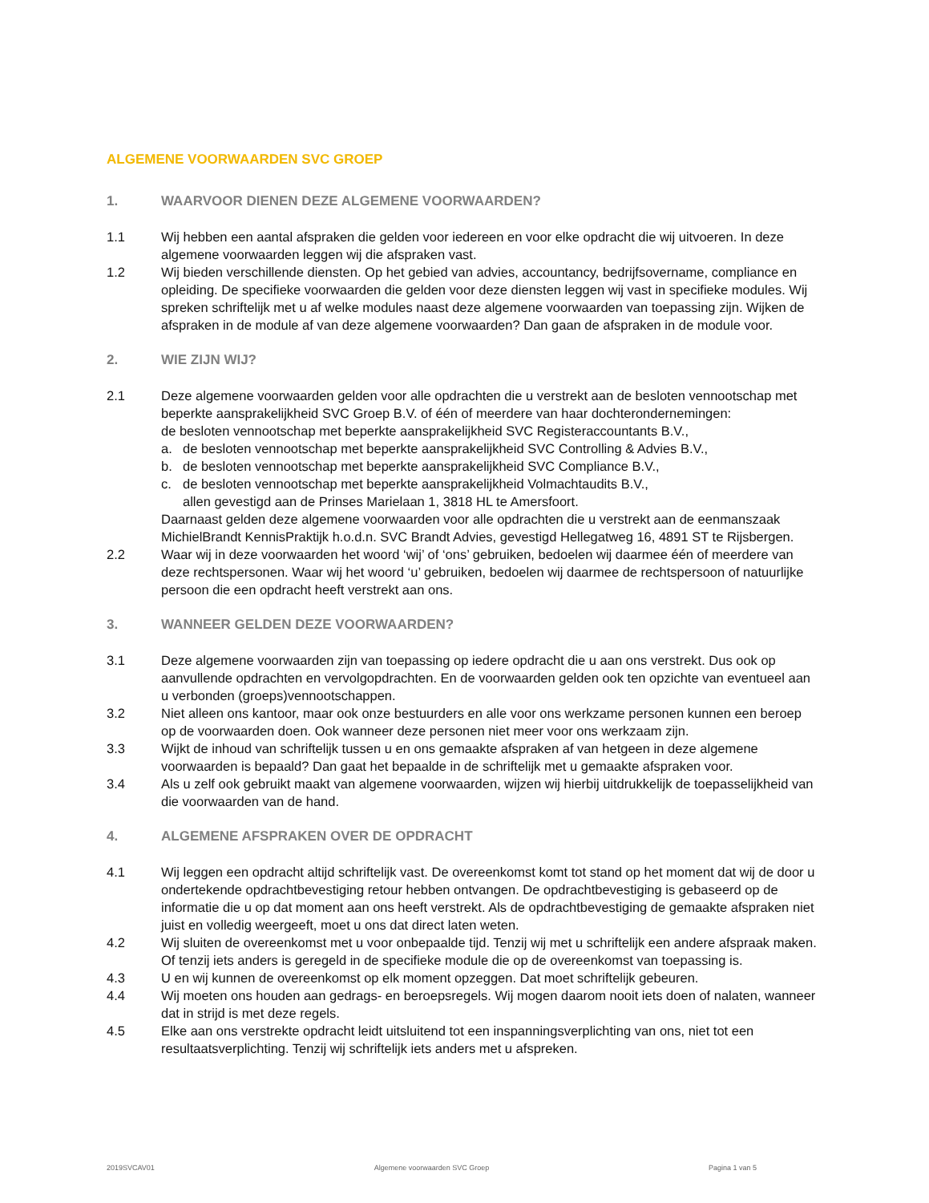ALGEMENE VOORWAARDEN SVC GROEP
1. WAARVOOR DIENEN DEZE ALGEMENE VOORWAARDEN?
1.1 Wij hebben een aantal afspraken die gelden voor iedereen en voor elke opdracht die wij uitvoeren. In deze algemene voorwaarden leggen wij die afspraken vast.
1.2 Wij bieden verschillende diensten. Op het gebied van advies, accountancy, bedrijfsovername, compliance en opleiding. De specifieke voorwaarden die gelden voor deze diensten leggen wij vast in specifieke modules. Wij spreken schriftelijk met u af welke modules naast deze algemene voorwaarden van toepassing zijn. Wijken de afspraken in de module af van deze algemene voorwaarden? Dan gaan de afspraken in de module voor.
2. WIE ZIJN WIJ?
2.1 Deze algemene voorwaarden gelden voor alle opdrachten die u verstrekt aan de besloten vennootschap met beperkte aansprakelijkheid SVC Groep B.V. of één of meerdere van haar dochterondernemingen:
de besloten vennootschap met beperkte aansprakelijkheid SVC Registeraccountants B.V.,
a. de besloten vennootschap met beperkte aansprakelijkheid SVC Controlling & Advies B.V.,
b. de besloten vennootschap met beperkte aansprakelijkheid SVC Compliance B.V.,
c. de besloten vennootschap met beperkte aansprakelijkheid Volmachtaudits B.V.,
allen gevestigd aan de Prinses Marielaan 1, 3818 HL te Amersfoort.
Daarnaast gelden deze algemene voorwaarden voor alle opdrachten die u verstrekt aan de eenmanszaak MichielBrandt KennisPraktijk h.o.d.n. SVC Brandt Advies, gevestigd Hellegatweg 16, 4891 ST te Rijsbergen.
2.2 Waar wij in deze voorwaarden het woord ‘wij’ of ‘ons’ gebruiken, bedoelen wij daarmee één of meerdere van deze rechtspersonen. Waar wij het woord ‘u’ gebruiken, bedoelen wij daarmee de rechtspersoon of natuurlijke persoon die een opdracht heeft verstrekt aan ons.
3. WANNEER GELDEN DEZE VOORWAARDEN?
3.1 Deze algemene voorwaarden zijn van toepassing op iedere opdracht die u aan ons verstrekt. Dus ook op aanvullende opdrachten en vervolgopdrachten. En de voorwaarden gelden ook ten opzichte van eventueel aan u verbonden (groeps)vennootschappen.
3.2 Niet alleen ons kantoor, maar ook onze bestuurders en alle voor ons werkzame personen kunnen een beroep op de voorwaarden doen. Ook wanneer deze personen niet meer voor ons werkzaam zijn.
3.3 Wijkt de inhoud van schriftelijk tussen u en ons gemaakte afspraken af van hetgeen in deze algemene voorwaarden is bepaald? Dan gaat het bepaalde in de schriftelijk met u gemaakte afspraken voor.
3.4 Als u zelf ook gebruikt maakt van algemene voorwaarden, wijzen wij hierbij uitdrukkelijk de toepasselijkheid van die voorwaarden van de hand.
4. ALGEMENE AFSPRAKEN OVER DE OPDRACHT
4.1 Wij leggen een opdracht altijd schriftelijk vast. De overeenkomst komt tot stand op het moment dat wij de door u ondertekende opdrachtbevestiging retour hebben ontvangen. De opdrachtbevestiging is gebaseerd op de informatie die u op dat moment aan ons heeft verstrekt. Als de opdrachtbevestiging de gemaakte afspraken niet juist en volledig weergeeft, moet u ons dat direct laten weten.
4.2 Wij sluiten de overeenkomst met u voor onbepaalde tijd. Tenzij wij met u schriftelijk een andere afspraak maken. Of tenzij iets anders is geregeld in de specifieke module die op de overeenkomst van toepassing is.
4.3 U en wij kunnen de overeenkomst op elk moment opzeggen. Dat moet schriftelijk gebeuren.
4.4 Wij moeten ons houden aan gedrags- en beroepsregels. Wij mogen daarom nooit iets doen of nalaten, wanneer dat in strijd is met deze regels.
4.5 Elke aan ons verstrekte opdracht leidt uitsluitend tot een inspanningsverplichting van ons, niet tot een resultaatsverplichting. Tenzij wij schriftelijk iets anders met u afspreken.
2019SVCAV01 Algemene voorwaarden SVC Groep Pagina 1 van 5